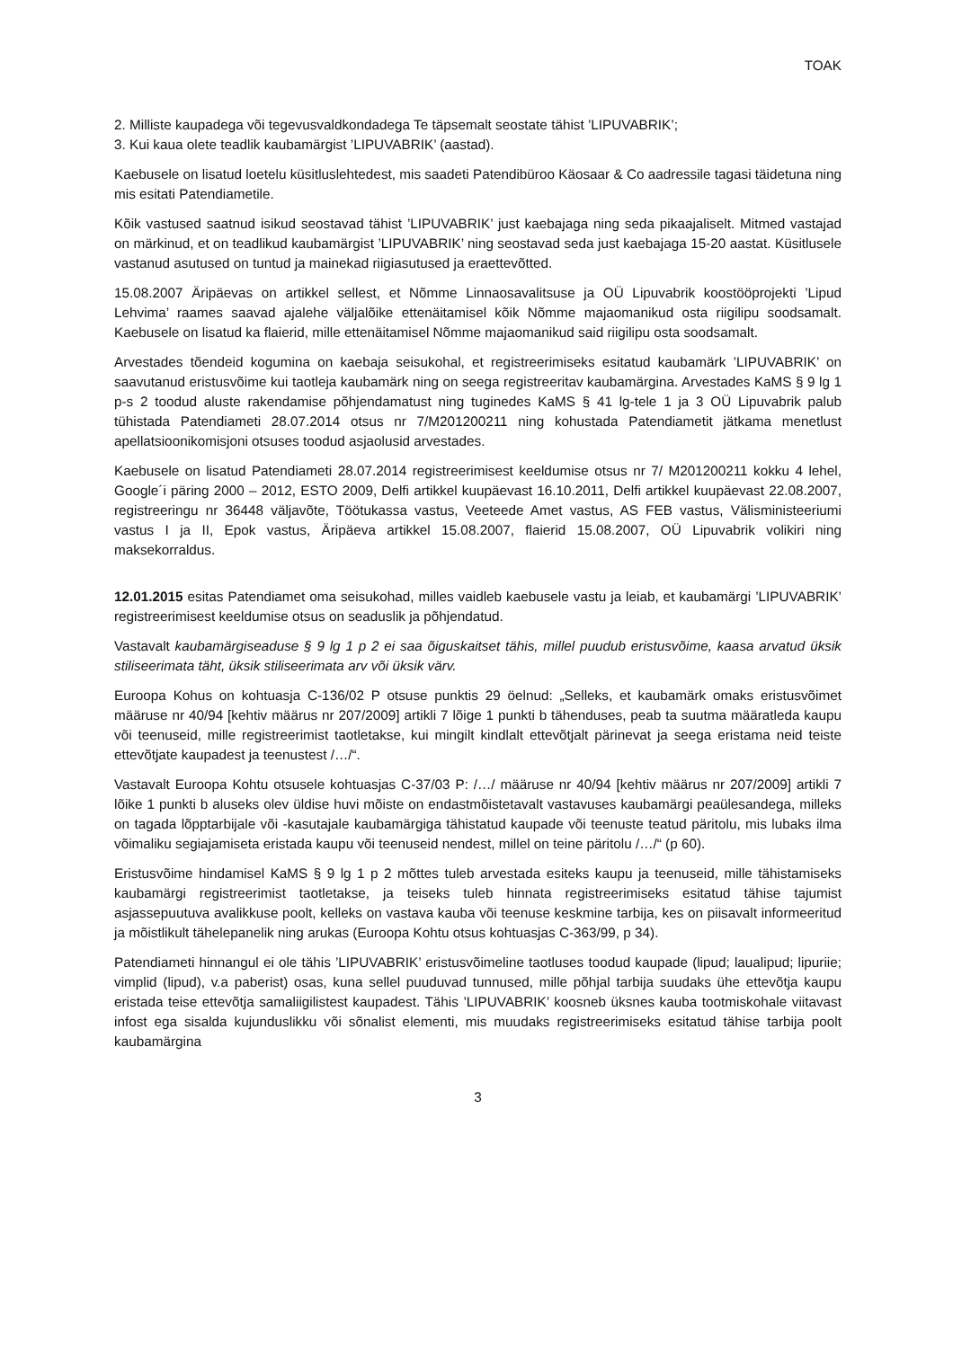TOAK
2. Milliste kaupadega või tegevusvaldkondadega Te täpsemalt seostate tähist ’LIPUVABRIK’;
3. Kui kaua olete teadlik kaubamärgist ’LIPUVABRIK’ (aastad).
Kaebusele on lisatud loetelu küsitluslehtedest, mis saadeti Patendibüroo Käosaar & Co aadressile tagasi täidetuna ning mis esitati Patendiametile.
Kõik vastused saatnud isikud seostavad tähist ’LIPUVABRIK’ just kaebajaga ning seda pikaajaliselt. Mitmed vastajad on märkinud, et on teadlikud kaubamärgist ’LIPUVABRIK’ ning seostavad seda just kaebajaga 15-20 aastat. Küsitlusele vastanud asutused on tuntud ja mainekad riigiasutused ja eraettevõtted.
15.08.2007 Äripäevas on artikkel sellest, et Nõmme Linnaosavalitsuse ja OÜ Lipuvabrik koostööprojekti ’Lipud Lehvima’ raames saavad ajalehe väljalõike ettenäitamisel kõik Nõmme majaomanikud osta riigilipu soodsamalt. Kaebusele on lisatud ka flaierid, mille ettenäitamisel Nõmme majaomanikud said riigilipu osta soodsamalt.
Arvestades tõendeid kogumina on kaebaja seisukohal, et registreerimiseks esitatud kaubamärk ’LIPUVABRIK’ on saavutanud eristusvõime kui taotleja kaubamärk ning on seega registreeritav kaubamärgina. Arvestades KaMS § 9 lg 1 p-s 2 toodud aluste rakendamise põhjendamatust ning tuginedes KaMS § 41 lg-tele 1 ja 3 OÜ Lipuvabrik palub tühistada Patendiameti 28.07.2014 otsus nr 7/M201200211 ning kohustada Patendiametit jätkama menetlust apellatsioonikomisjoni otsuses toodud asjaolusid arvestades.
Kaebusele on lisatud Patendiameti 28.07.2014 registreerimisest keeldumise otsus nr 7/ M201200211 kokku 4 lehel, Google´i päring 2000 – 2012, ESTO 2009, Delfi artikkel kuupäevast 16.10.2011, Delfi artikkel kuupäevast 22.08.2007, registreeringu nr 36448 väljavõte, Töötukassa vastus, Veeteede Amet vastus, AS FEB vastus, Välisministeeriumi vastus I ja II, Epok vastus, Äripäeva artikkel 15.08.2007, flaierid 15.08.2007, OÜ Lipuvabrik volikiri ning maksekorraldus.
12.01.2015 esitas Patendiamet oma seisukohad, milles vaidleb kaebusele vastu ja leiab, et kaubamärgi ’LIPUVABRIK’ registreerimisest keeldumise otsus on seaduslik ja põhjendatud.
Vastavalt kaubamärgiseaduse § 9 lg 1 p 2 ei saa õiguskaitset tähis, millel puudub eristusvõime, kaasa arvatud üksik stiliseerimata täht, üksik stiliseerimata arv või üksik värv.
Euroopa Kohus on kohtuasja C-136/02 P otsuse punktis 29 öelnud: „Selleks, et kaubamärk omaks eristusvõimet määruse nr 40/94 [kehtiv määrus nr 207/2009] artikli 7 lõige 1 punkti b tähenduses, peab ta suutma määratleda kaupu või teenuseid, mille registreerimist taotletakse, kui mingilt kindlalt ettevõtjalt pärinevat ja seega eristama neid teiste ettevõtjate kaupadest ja teenustest /…/“.
Vastavalt Euroopa Kohtu otsusele kohtuasjas C-37/03 P: /…/ määruse nr 40/94 [kehtiv määrus nr 207/2009] artikli 7 lõike 1 punkti b aluseks olev üldise huvi mõiste on endastmõistetavalt vastavuses kaubamärgi peaülesandega, milleks on tagada lõpptarbijale või -kasutajale kaubamärgiga tähistatud kaupade või teenuste teatud päritolu, mis lubaks ilma võimaliku segiajamiseta eristada kaupu või teenuseid nendest, millel on teine päritolu /…/“ (p 60).
Eristusvõime hindamisel KaMS § 9 lg 1 p 2 mõttes tuleb arvestada esiteks kaupu ja teenuseid, mille tähistamiseks kaubamärgi registreerimist taotletakse, ja teiseks tuleb hinnata registreerimiseks esitatud tähise tajumist asjassepuutuva avalikkuse poolt, kelleks on vastava kauba või teenuse keskmine tarbija, kes on piisavalt informeeritud ja mõistlikult tähelepanelik ning arukas (Euroopa Kohtu otsus kohtuasjas C-363/99, p 34).
Patendiameti hinnangul ei ole tähis ’LIPUVABRIK’ eristusvõimeline taotluses toodud kaupade (lipud; laualipud; lipuriie; vimplid (lipud), v.a paberist) osas, kuna sellel puuduvad tunnused, mille põhjal tarbija suudaks ühe ettevõtja kaupu eristada teise ettevõtja samaliigilistest kaupadest. Tähis ’LIPUVABRIK’ koosneb üksnes kauba tootmiskohale viitavast infost ega sisalda kujunduslikku või sõnalist elementi, mis muudaks registreerimiseks esitatud tähise tarbija poolt kaubamärgina
3